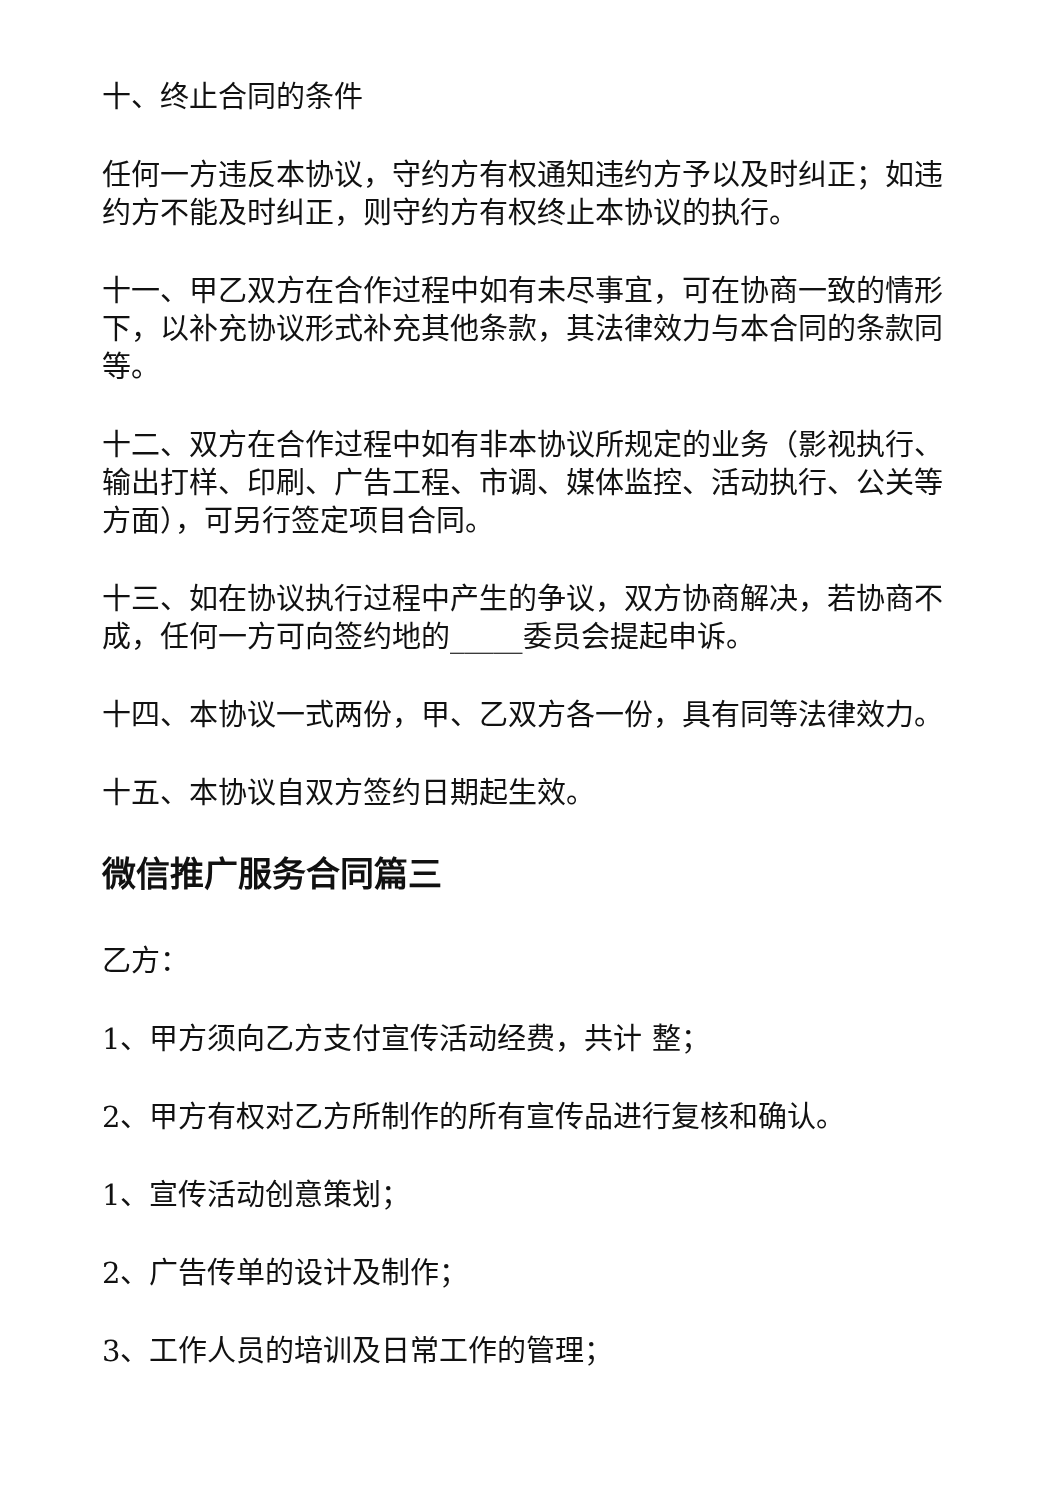十、终止合同的条件
任何一方违反本协议，守约方有权通知违约方予以及时纠正；如违约方不能及时纠正，则守约方有权终止本协议的执行。
十一、甲乙双方在合作过程中如有未尽事宜，可在协商一致的情形下，以补充协议形式补充其他条款，其法律效力与本合同的条款同等。
十二、双方在合作过程中如有非本协议所规定的业务（影视执行、输出打样、印刷、广告工程、市调、媒体监控、活动执行、公关等方面），可另行签定项目合同。
十三、如在协议执行过程中产生的争议，双方协商解决，若协商不成，任何一方可向签约地的_____委员会提起申诉。
十四、本协议一式两份，甲、乙双方各一份，具有同等法律效力。
十五、本协议自双方签约日期起生效。
微信推广服务合同篇三
乙方：
1、甲方须向乙方支付宣传活动经费，共计 整；
2、甲方有权对乙方所制作的所有宣传品进行复核和确认。
1、宣传活动创意策划；
2、广告传单的设计及制作；
3、工作人员的培训及日常工作的管理；